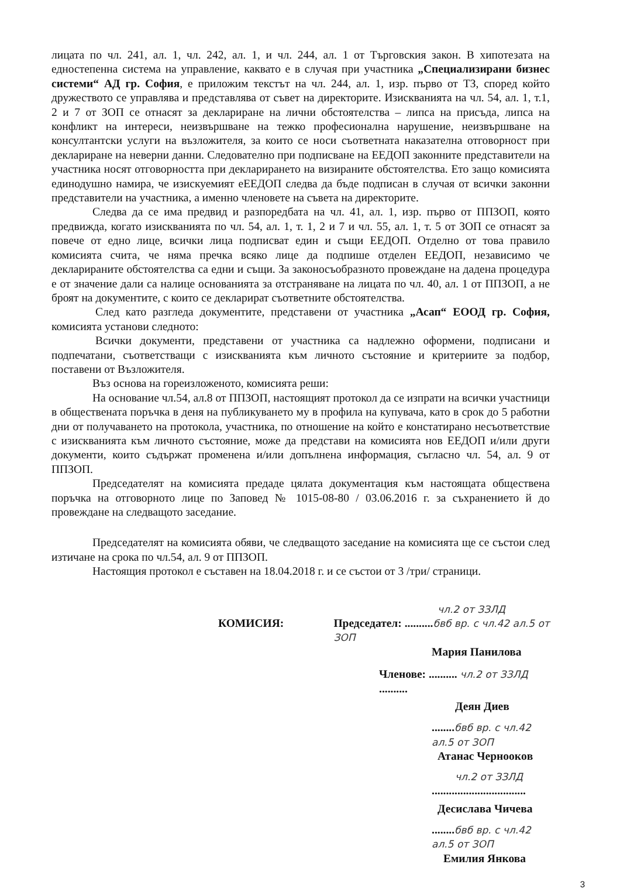лицата по чл. 241, ал. 1, чл. 242, ал. 1, и чл. 244, ал. 1 от Търговския закон. В хипотезата на едностепенна система на управление, каквато е в случая при участника „Специализирани бизнес системи“ АД гр. София, е приложим текстът на чл. 244, ал. 1, изр. първо от ТЗ, според който дружеството се управлява и представлява от съвет на директорите. Изискванията на чл. 54, ал. 1, т.1, 2 и 7 от ЗОП се отнасят за деклариране на лични обстоятелства – липса на присъда, липса на конфликт на интереси, неизвършване на тежко професионална нарушение, неизвършване на консултантски услуги на възложителя, за които се носи съответната наказателна отговорност при деклариране на неверни данни. Следователно при подписване на ЕЕДОП законните представители на участника носят отговорността при декларирането на визираните обстоятелства. Ето защо комисията единодушно намира, че изискуемият еЕЕДОП следва да бъде подписан в случая от всички законни представители на участника, а именно членовете на съвета на директорите.
Следва да се има предвид и разпоредбата на чл. 41, ал. 1, изр. първо от ППЗОП, която предвижда, когато изискванията по чл. 54, ал. 1, т. 1, 2 и 7 и чл. 55, ал. 1, т. 5 от ЗОП се отнасят за повече от едно лице, всички лица подписват един и същи ЕЕДОП. Отделно от това правило комисията счита, че няма пречка всяко лице да подпише отделен ЕЕДОП, независимо че декларираните обстоятелства са едни и същи. За законосъобразното провеждане на дадена процедура е от значение дали са налице основанията за отстраняване на лицата по чл. 40, ал. 1 от ППЗОП, а не броят на документите, с които се декларират съответните обстоятелства.
След като разгледа документите, представени от участника „Асап“ ЕООД гр. София, комисията установи следното:
Всички документи, представени от участника са надлежно оформени, подписани и подпечатани, съответстващи с изискванията към личното състояние и критериите за подбор, поставени от Възложителя.
Въз основа на гореизложеното, комисията реши:
На основание чл.54, ал.8 от ППЗОП, настоящият протокол да се изпрати на всички участници в обществената поръчка в деня на публикуването му в профила на купувача, като в срок до 5 работни дни от получаването на протокола, участника, по отношение на който е констатирано несъответствие с изискванията към личното състояние, може да представи на комисията нов ЕЕДОП и/или други документи, които съдържат променена и/или допълнена информация, съгласно чл. 54, ал. 9 от ППЗОП.
Председателят на комисията предаде цялата документация към настоящата обществена поръчка на отговорното лице по Заповед № 1015-08-80 / 03.06.2016 г. за съхранението й до провеждане на следващото заседание.
Председателят на комисията обяви, че следващото заседание на комисията ще се състои след изтичане на срока по чл.54, ал. 9 от ППЗОП.
Настоящия протокол е съставен на 18.04.2018 г. и се състои от 3 /три/ страници.
чл.2 от ЗЗЛД
КОМИСИЯ: Председател: ..........бвб вр. с чл.42 ал.5 от ЗОП
Мария Панилова
Членове: .......... чл.2 от ЗЗЛД ..........
Деян Диев
........бвб вр. с чл.42 ал.5 от ЗОП
Атанас Черноокoв
чл.2 от ЗЗЛД
.................................
Десислава Чичева
........бвб вр. с чл.42 ал.5 от ЗОП
Емилия Янкова
3